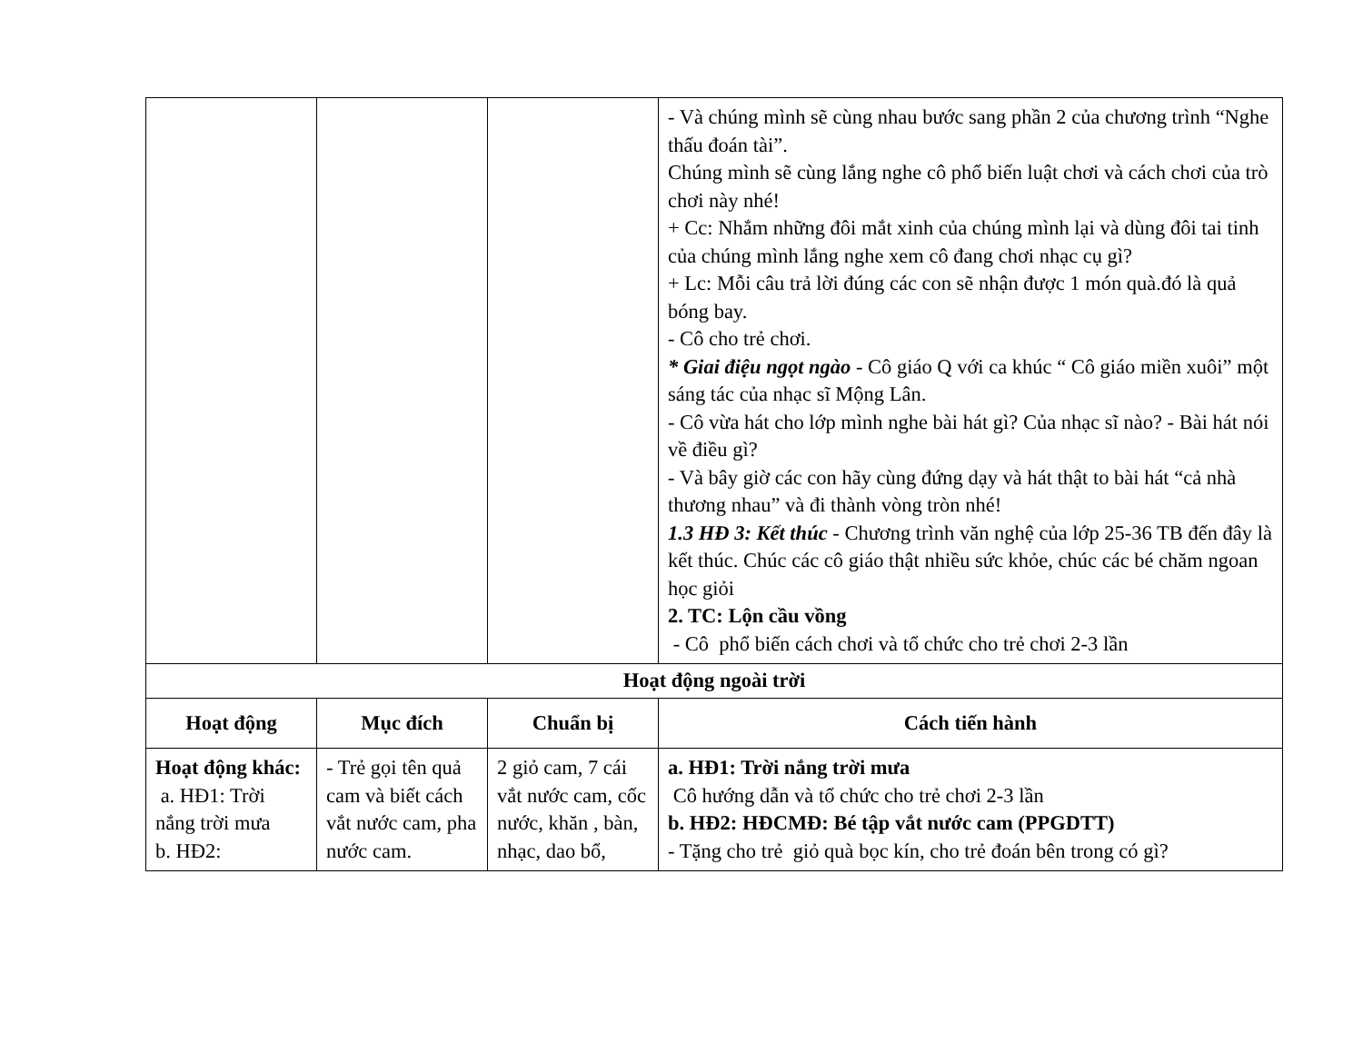| | | | - Và chúng mình sẽ cùng nhau bước sang phần 2 của chương trình “Nghe thấu đoán tài”. Chúng mình sẽ cùng lắng nghe cô phổ biến luật chơi và cách chơi của trò chơi này nhé! + Cc: Nhắm những đôi mắt xinh của chúng mình lại và dùng đôi tai tinh của chúng mình lắng nghe xem cô đang chơi nhạc cụ gì? + Lc: Mỗi câu trả lời đúng các con sẽ nhận được 1 món quà.đó là quả bóng bay. - Cô cho trẻ chơi. * Giai điệu ngọt ngào - Cô giáo Q với ca khúc “ Cô giáo miền xuôi” một sáng tác của nhạc sĩ Mộng Lân. - Cô vừa hát cho lớp mình nghe bài hát gì? Của nhạc sĩ nào? - Bài hát nói về điều gì? - Và bây giờ các con hãy cùng đứng dạy và hát thật to bài hát “cả nhà thương nhau” và đi thành vòng tròn nhé! 1.3 HĐ 3: Kết thúc - Chương trình văn nghệ của lớp 25-36 TB đến đây là kết thúc. Chúc các cô giáo thật nhiều sức khỏe, chúc các bé chăm ngoan học giỏi 2. TC: Lộn cầu vồng - Cô phổ biến cách chơi và tổ chức cho trẻ chơi 2-3 lần |
| Hoạt động ngoài trời | | | |
| Hoạt động | Mục đích | Chuẩn bị | Cách tiến hành |
| Hoạt động khác: a. HĐ1: Trời nắng trời mưa b. HĐ2: | - Trẻ gọi tên quả cam và biết cách vắt nước cam, pha nước cam. | 2 giỏ cam, 7 cái vắt nước cam, cốc nước, khăn , bàn, nhạc, dao bổ, | a. HĐ1: Trời nắng trời mưa Cô hướng dẫn và tổ chức cho trẻ chơi 2-3 lần b. HĐ2: HĐCMĐ: Bé tập vắt nước cam (PPGDTT) - Tặng cho trẻ giỏ quà bọc kín, cho trẻ đoán bên trong có gì? |